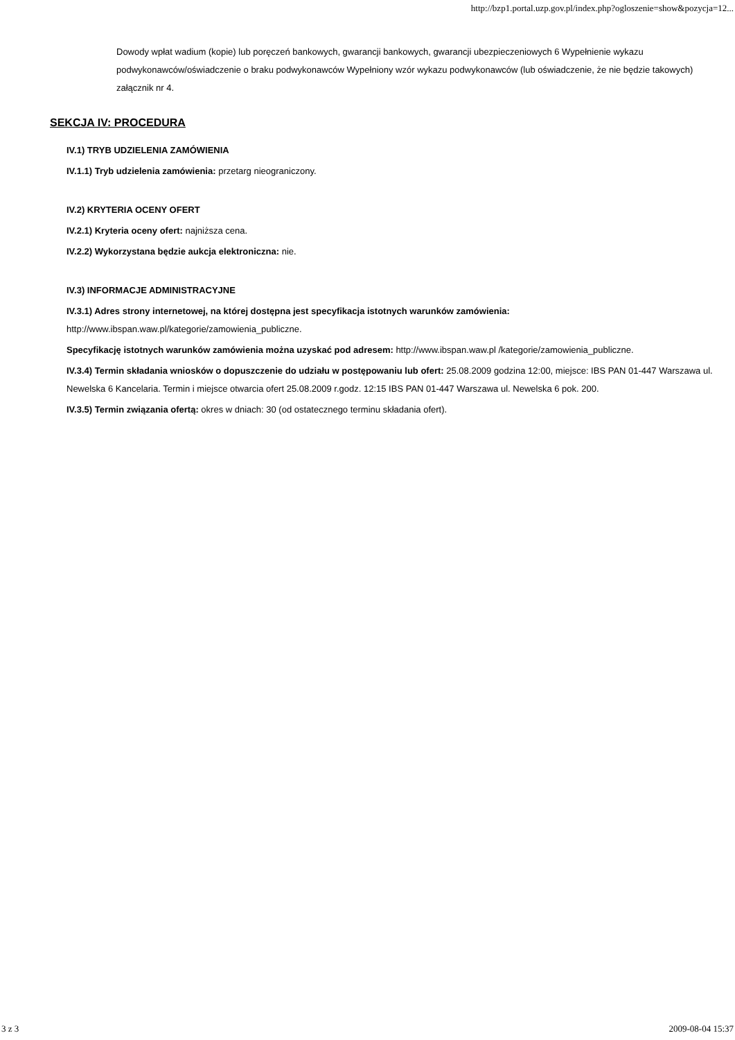http://bzp1.portal.uzp.gov.pl/index.php?ogloszenie=show&pozycja=12...
Dowody wpłat wadium (kopie) lub poręczeń bankowych, gwarancji bankowych, gwarancji ubezpieczeniowych 6 Wypełnienie wykazu podwykonawców/oświadczenie o braku podwykonawców Wypełniony wzór wykazu podwykonawców (lub oświadczenie, że nie będzie takowych) załącznik nr 4.
SEKCJA IV: PROCEDURA
IV.1) TRYB UDZIELENIA ZAMÓWIENIA
IV.1.1) Tryb udzielenia zamówienia: przetarg nieograniczony.
IV.2) KRYTERIA OCENY OFERT
IV.2.1) Kryteria oceny ofert: najniższa cena.
IV.2.2) Wykorzystana będzie aukcja elektroniczna: nie.
IV.3) INFORMACJE ADMINISTRACYJNE
IV.3.1) Adres strony internetowej, na której dostępna jest specyfikacja istotnych warunków zamówienia: http://www.ibspan.waw.pl/kategorie/zamowienia_publiczne.
Specyfikację istotnych warunków zamówienia można uzyskać pod adresem: http://www.ibspan.waw.pl /kategorie/zamowienia_publiczne.
IV.3.4) Termin składania wniosków o dopuszczenie do udziału w postępowaniu lub ofert: 25.08.2009 godzina 12:00, miejsce: IBS PAN 01-447 Warszawa ul. Newelska 6 Kancelaria. Termin i miejsce otwarcia ofert 25.08.2009 r.godz. 12:15 IBS PAN 01-447 Warszawa ul. Newelska 6 pok. 200.
IV.3.5) Termin związania ofertą: okres w dniach: 30 (od ostatecznego terminu składania ofert).
3 z 3 2009-08-04 15:37